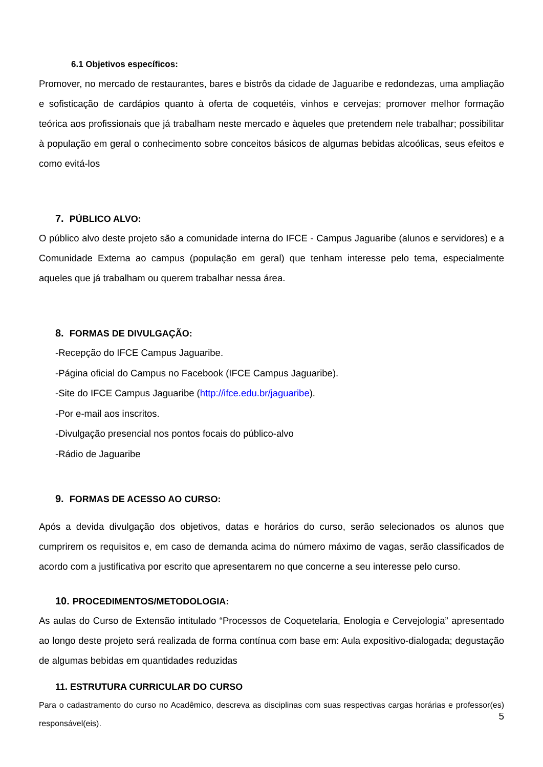6.1 Objetivos específicos:
Promover, no mercado de restaurantes, bares e bistrôs da cidade de Jaguaribe e redondezas, uma ampliação e sofisticação de cardápios quanto à oferta de coquetéis, vinhos e cervejas; promover melhor formação teórica aos profissionais que já trabalham neste mercado e àqueles que pretendem nele trabalhar; possibilitar à população em geral o conhecimento sobre conceitos básicos de algumas bebidas alcoólicas, seus efeitos e como evitá-los
7. PÚBLICO ALVO:
O público alvo deste projeto são a comunidade interna do IFCE - Campus Jaguaribe (alunos e servidores) e a Comunidade Externa ao campus (população em geral) que tenham interesse pelo tema, especialmente aqueles que já trabalham ou querem trabalhar nessa área.
8. FORMAS DE DIVULGAÇÃO:
-Recepção do IFCE Campus Jaguaribe.
-Página oficial do Campus no Facebook (IFCE Campus Jaguaribe).
-Site do IFCE Campus Jaguaribe (http://ifce.edu.br/jaguaribe).
-Por e-mail aos inscritos.
-Divulgação presencial nos pontos focais do público-alvo
-Rádio de Jaguaribe
9. FORMAS DE ACESSO AO CURSO:
Após a devida divulgação dos objetivos, datas e horários do curso, serão selecionados os alunos que cumprirem os requisitos e, em caso de demanda acima do número máximo de vagas, serão classificados de acordo com a justificativa por escrito que apresentarem no que concerne a seu interesse pelo curso.
10. PROCEDIMENTOS/METODOLOGIA:
As aulas do Curso de Extensão intitulado “Processos de Coquetelaria, Enologia e Cervejologia” apresentado ao longo deste projeto será realizada de forma contínua com base em: Aula expositivo-dialogada; degustação de algumas bebidas em quantidades reduzidas
11. ESTRUTURA CURRICULAR DO CURSO
Para o cadastramento do curso no Acadêmico, descreva as disciplinas com suas respectivas cargas horárias e professor(es) responsável(eis).
5